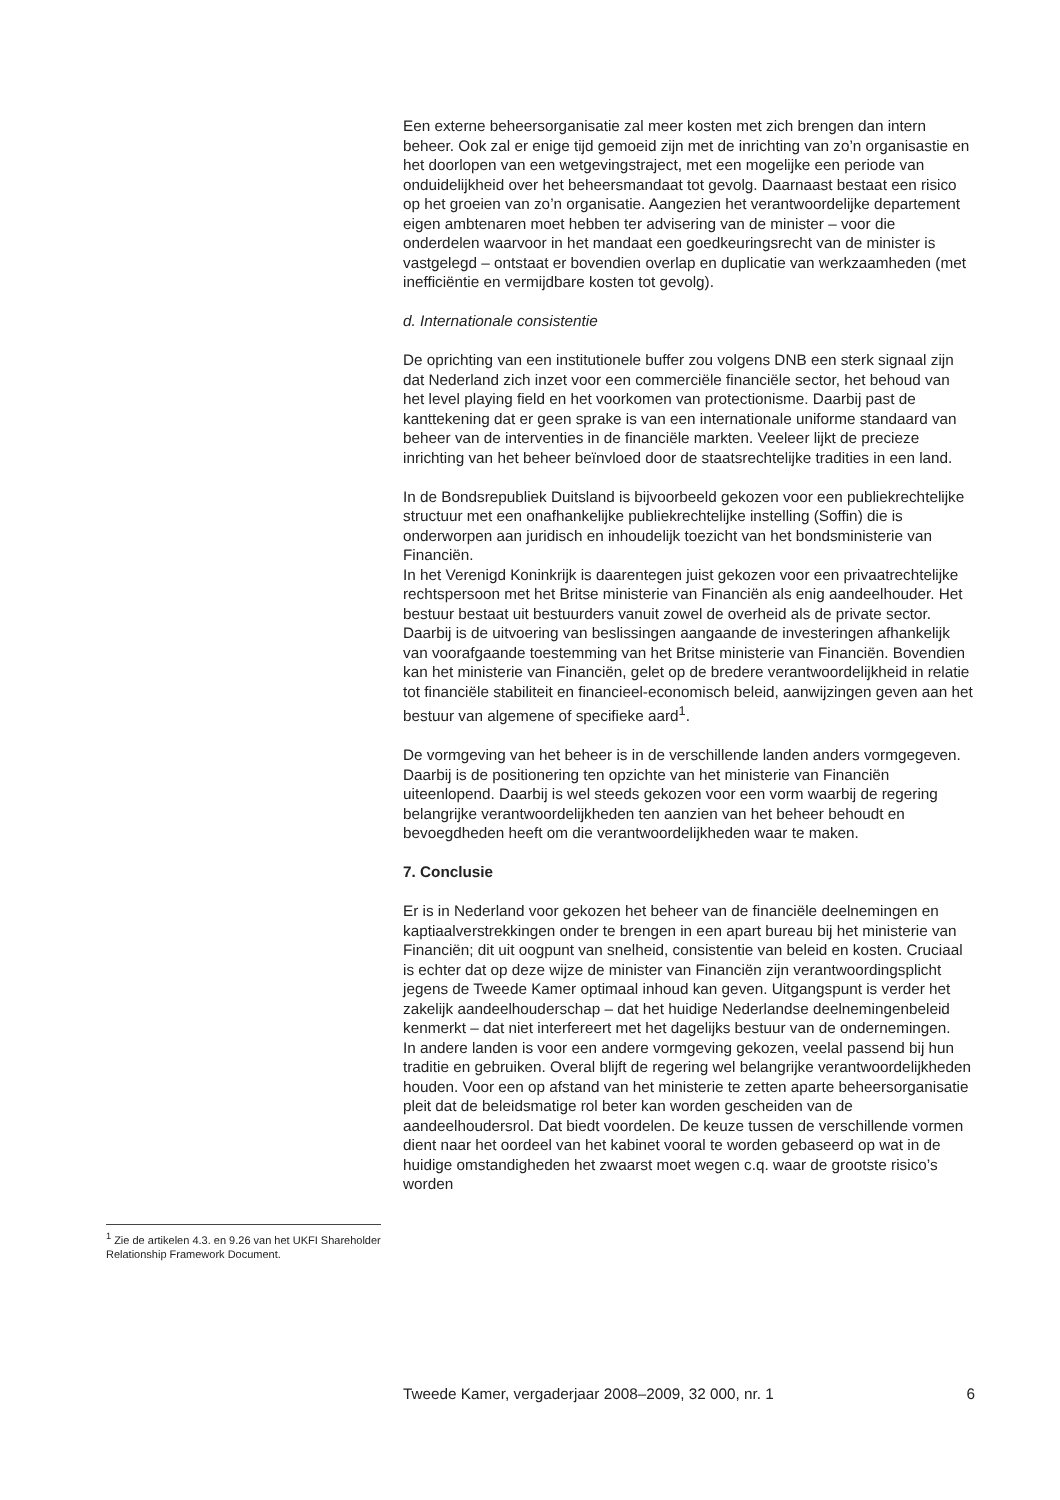Een externe beheersorganisatie zal meer kosten met zich brengen dan intern beheer. Ook zal er enige tijd gemoeid zijn met de inrichting van zo’n organisastie en het doorlopen van een wetgevingstraject, met een mogelijke een periode van onduidelijkheid over het beheersmandaat tot gevolg. Daarnaast bestaat een risico op het groeien van zo’n organisatie. Aangezien het verantwoordelijke departement eigen ambtenaren moet hebben ter advisering van de minister – voor die onderdelen waarvoor in het mandaat een goedkeuringsrecht van de minister is vastgelegd – ontstaat er bovendien overlap en duplicatie van werkzaamheden (met inefficiëntie en vermijdbare kosten tot gevolg).
d. Internationale consistentie
De oprichting van een institutionele buffer zou volgens DNB een sterk signaal zijn dat Nederland zich inzet voor een commerciële financiële sector, het behoud van het level playing field en het voorkomen van protectionisme. Daarbij past de kanttekening dat er geen sprake is van een internationale uniforme standaard van beheer van de interventies in de financiële markten. Veeleer lijkt de precieze inrichting van het beheer beïnvloed door de staatsrechtelijke tradities in een land.
In de Bondsrepubliek Duitsland is bijvoorbeeld gekozen voor een publiekrechtelijke structuur met een onafhankelijke publiekrechtelijke instelling (Soffin) die is onderworpen aan juridisch en inhoudelijk toezicht van het bondsministerie van Financiën.
In het Verenigd Koninkrijk is daarentegen juist gekozen voor een privaatrechtelijke rechtspersoon met het Britse ministerie van Financiën als enig aandeelhouder. Het bestuur bestaat uit bestuurders vanuit zowel de overheid als de private sector. Daarbij is de uitvoering van beslissingen aangaande de investeringen afhankelijk van voorafgaande toestemming van het Britse ministerie van Financiën. Bovendien kan het ministerie van Financiën, gelet op de bredere verantwoordelijkheid in relatie tot financiële stabiliteit en financieel-economisch beleid, aanwijzingen geven aan het bestuur van algemene of specifieke aard<sup>1</sup>.
De vormgeving van het beheer is in de verschillende landen anders vormgegeven. Daarbij is de positionering ten opzichte van het ministerie van Financiën uiteenlopend. Daarbij is wel steeds gekozen voor een vorm waarbij de regering belangrijke verantwoordelijkheden ten aanzien van het beheer behoudt en bevoegdheden heeft om die verantwoordelijkheden waar te maken.
7. Conclusie
Er is in Nederland voor gekozen het beheer van de financiële deelnemingen en kaptiaalverstrekkingen onder te brengen in een apart bureau bij het ministerie van Financiën; dit uit oogpunt van snelheid, consistentie van beleid en kosten. Cruciaal is echter dat op deze wijze de minister van Financiën zijn verantwoordingsplicht jegens de Tweede Kamer optimaal inhoud kan geven. Uitgangspunt is verder het zakelijk aandeelhouderschap – dat het huidige Nederlandse deelnemingenbeleid kenmerkt – dat niet interfereert met het dagelijks bestuur van de ondernemingen.
In andere landen is voor een andere vormgeving gekozen, veelal passend bij hun traditie en gebruiken. Overal blijft de regering wel belangrijke verantwoordelijkheden houden. Voor een op afstand van het ministerie te zetten aparte beheersorganisatie pleit dat de beleidsmatige rol beter kan worden gescheiden van de aandeelhoudersrol. Dat biedt voordelen. De keuze tussen de verschillende vormen dient naar het oordeel van het kabinet vooral te worden gebaseerd op wat in de huidige omstandigheden het zwaarst moet wegen c.q. waar de grootste risico’s worden
<sup>1</sup> Zie de artikelen 4.3. en 9.26 van het UKFI Shareholder Relationship Framework Document.
Tweede Kamer, vergaderjaar 2008–2009, 32 000, nr. 1 6